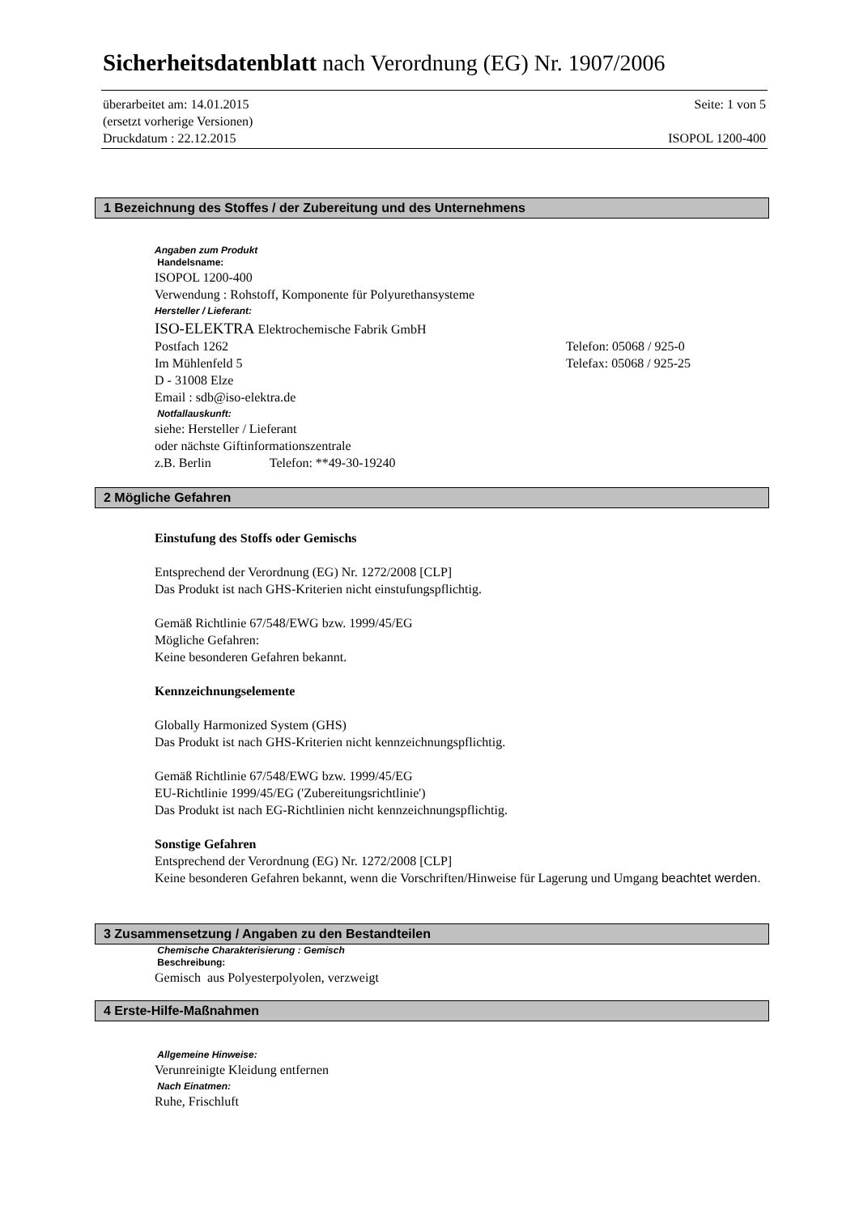Sicherheitsdatenblatt nach Verordnung (EG) Nr. 1907/2006
überarbeitet am: 14.01.2015 Seite: 1 von 5
(ersetzt vorherige Versionen)
Druckdatum : 22.12.2015 ISOPOL 1200-400
1 Bezeichnung des Stoffes / der Zubereitung und des Unternehmens
Angaben zum Produkt
Handelsname:
ISOPOL 1200-400
Verwendung : Rohstoff, Komponente für Polyurethansysteme
Hersteller / Lieferant:
ISO-ELEKTRA Elektrochemische Fabrik GmbH
Postfach 1262 Telefon: 05068 / 925-0
Im Mühlenfeld 5 Telefax: 05068 / 925-25
D - 31008 Elze
Email : sdb@iso-elektra.de
Notfallauskunft:
siehe: Hersteller / Lieferant
oder nächste Giftinformationszentrale
z.B. Berlin Telefon: **49-30-19240
2 Mögliche Gefahren
Einstufung des Stoffs oder Gemischs
Entsprechend der Verordnung (EG) Nr. 1272/2008 [CLP]
Das Produkt ist nach GHS-Kriterien nicht einstufungspflichtig.
Gemäß Richtlinie 67/548/EWG bzw. 1999/45/EG
Mögliche Gefahren:
Keine besonderen Gefahren bekannt.
Kennzeichnungselemente
Globally Harmonized System (GHS)
Das Produkt ist nach GHS-Kriterien nicht kennzeichnungspflichtig.
Gemäß Richtlinie 67/548/EWG bzw. 1999/45/EG
EU-Richtlinie 1999/45/EG ('Zubereitungsrichtlinie')
Das Produkt ist nach EG-Richtlinien nicht kennzeichnungspflichtig.
Sonstige Gefahren
Entsprechend der Verordnung (EG) Nr. 1272/2008 [CLP]
Keine besonderen Gefahren bekannt, wenn die Vorschriften/Hinweise für Lagerung und Umgang beachtet werden.
3 Zusammensetzung / Angaben zu den Bestandteilen
Chemische Charakterisierung : Gemisch
Beschreibung:
Gemisch aus Polyesterpolyolen, verzweigt
4 Erste-Hilfe-Maßnahmen
Allgemeine Hinweise:
Verunreinigte Kleidung entfernen
Nach Einatmen:
Ruhe, Frischluft